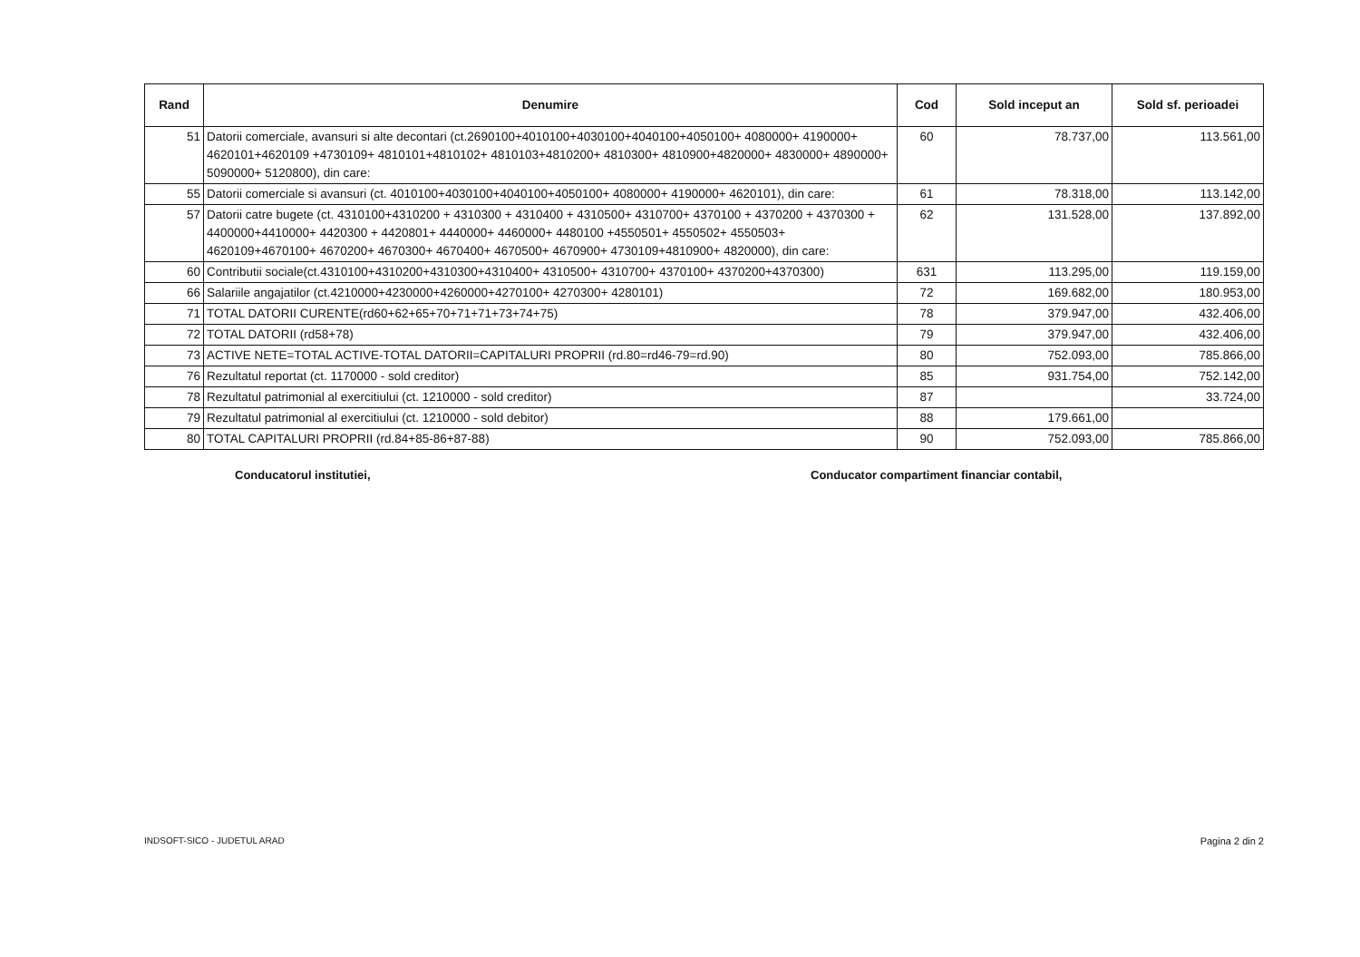| Rand | Denumire | Cod | Sold inceput an | Sold sf. perioadei |
| --- | --- | --- | --- | --- |
| 51 | Datorii comerciale, avansuri si alte decontari (ct.2690100+4010100+4030100+4040100+4050100+ 4080000+ 4190000+ 4620101+4620109 +4730109+ 4810101+4810102+ 4810103+4810200+ 4810300+ 4810900+4820000+ 4830000+ 4890000+ 5090000+ 5120800), din care: | 60 | 78.737,00 | 113.561,00 |
| 55 | Datorii comerciale si avansuri (ct. 4010100+4030100+4040100+4050100+ 4080000+ 4190000+ 4620101), din care: | 61 | 78.318,00 | 113.142,00 |
| 57 | Datorii catre bugete (ct. 4310100+4310200 + 4310300 + 4310400 + 4310500+ 4310700+ 4370100 + 4370200 + 4370300 + 4400000+4410000+ 4420300 + 4420801+ 4440000+ 4460000+ 4480100 +4550501+ 4550502+ 4550503+ 4620109+4670100+ 4670200+ 4670300+ 4670400+ 4670500+ 4670900+ 4730109+4810900+ 4820000), din care: | 62 | 131.528,00 | 137.892,00 |
| 60 | Contributii sociale(ct.4310100+4310200+4310300+4310400+ 4310500+ 4310700+ 4370100+ 4370200+4370300) | 631 | 113.295,00 | 119.159,00 |
| 66 | Salariile angajatilor (ct.4210000+4230000+4260000+4270100+ 4270300+ 4280101) | 72 | 169.682,00 | 180.953,00 |
| 71 | TOTAL DATORII CURENTE(rd60+62+65+70+71+71+73+74+75) | 78 | 379.947,00 | 432.406,00 |
| 72 | TOTAL DATORII (rd58+78) | 79 | 379.947,00 | 432.406,00 |
| 73 | ACTIVE NETE=TOTAL ACTIVE-TOTAL DATORII=CAPITALURI PROPRII (rd.80=rd46-79=rd.90) | 80 | 752.093,00 | 785.866,00 |
| 76 | Rezultatul reportat (ct. 1170000 - sold creditor) | 85 | 931.754,00 | 752.142,00 |
| 78 | Rezultatul patrimonial al exercitiului (ct. 1210000 - sold creditor) | 87 | | 33.724,00 |
| 79 | Rezultatul patrimonial al exercitiului (ct. 1210000 - sold debitor) | 88 | 179.661,00 | |
| 80 | TOTAL CAPITALURI PROPRII (rd.84+85-86+87-88) | 90 | 752.093,00 | 785.866,00 |
Conducatorul institutiei, Conducator compartiment financiar contabil,
INDSOFT-SICO - JUDETUL ARAD Pagina 2 din 2